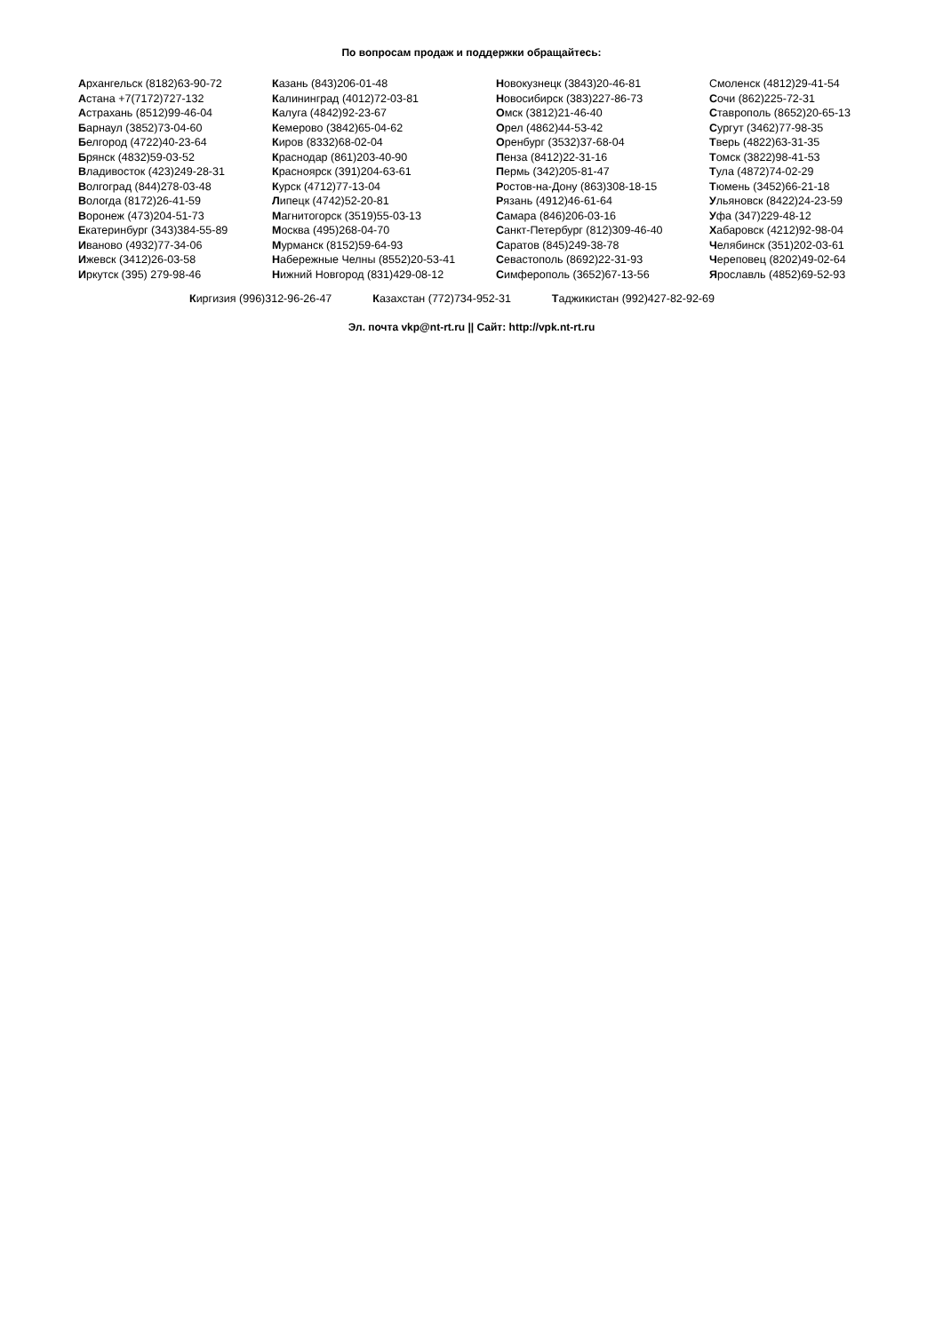По вопросам продаж и поддержки обращайтесь:
Архангельск (8182)63-90-72
Астана +7(7172)727-132
Астрахань (8512)99-46-04
Барнаул (3852)73-04-60
Белгород (4722)40-23-64
Брянск (4832)59-03-52
Владивосток (423)249-28-31
Волгоград (844)278-03-48
Вологда (8172)26-41-59
Воронеж (473)204-51-73
Екатеринбург (343)384-55-89
Иваново (4932)77-34-06
Ижевск (3412)26-03-58
Иркутск (395) 279-98-46
Казань (843)206-01-48
Калининград (4012)72-03-81
Калуга (4842)92-23-67
Кемерово (3842)65-04-62
Киров (8332)68-02-04
Краснодар (861)203-40-90
Красноярск (391)204-63-61
Курск (4712)77-13-04
Липецк (4742)52-20-81
Магнитогорск (3519)55-03-13
Москва (495)268-04-70
Мурманск (8152)59-64-93
Набережные Челны (8552)20-53-41
Нижний Новгород (831)429-08-12
Новокузнецк (3843)20-46-81
Новосибирск (383)227-86-73
Омск (3812)21-46-40
Орел (4862)44-53-42
Оренбург (3532)37-68-04
Пенза (8412)22-31-16
Пермь (342)205-81-47
Ростов-на-Дону (863)308-18-15
Рязань (4912)46-61-64
Самара (846)206-03-16
Санкт-Петербург (812)309-46-40
Саратов (845)249-38-78
Севастополь (8692)22-31-93
Симферополь (3652)67-13-56
Смоленск (4812)29-41-54
Сочи (862)225-72-31
Ставрополь (8652)20-65-13
Сургут (3462)77-98-35
Тверь (4822)63-31-35
Томск (3822)98-41-53
Тула (4872)74-02-29
Тюмень (3452)66-21-18
Ульяновск (8422)24-23-59
Уфа (347)229-48-12
Хабаровск (4212)92-98-04
Челябинск (351)202-03-61
Череповец (8202)49-02-64
Ярославль (4852)69-52-93
Киргизия (996)312-96-26-47 Казахстан (772)734-952-31 Таджикистан (992)427-82-92-69
Эл. почта vkp@nt-rt.ru || Сайт: http://vpk.nt-rt.ru